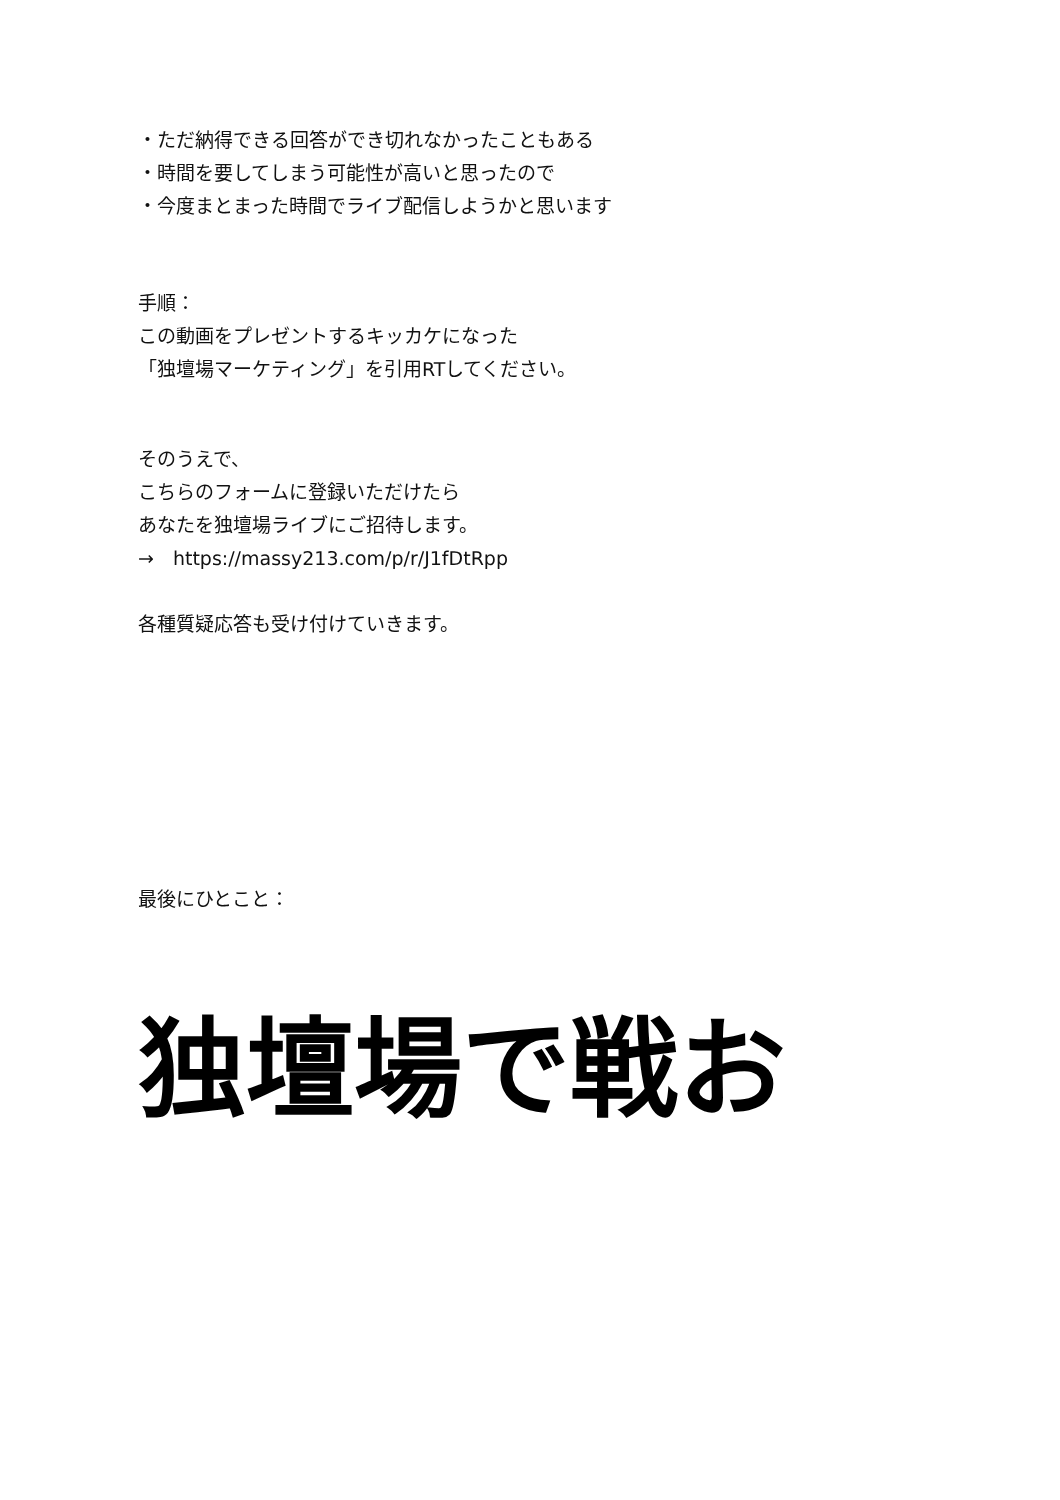・ただ納得できる回答ができ切れなかったこともある
・時間を要してしまう可能性が高いと思ったので
・今度まとまった時間でライブ配信しようかと思います
手順：
この動画をプレゼントするキッカケになった
「独壇場マーケティング」を引用RTしてください。
そのうえで、
こちらのフォームに登録いただけたら
あなたを独壇場ライブにご招待します。
→　https://massy213.com/p/r/J1fDtRpp
各種質疑応答も受け付けていきます。
最後にひとこと：
独壇場で戦お